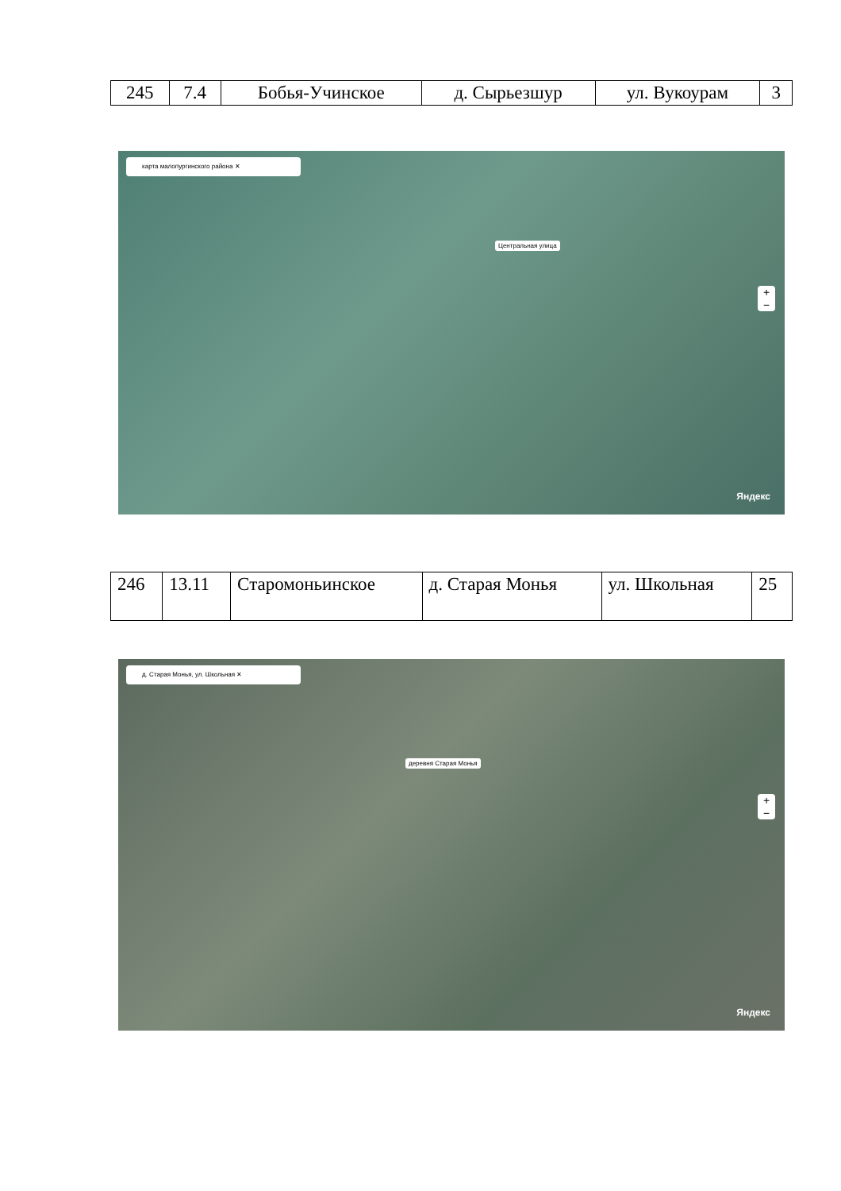| 245 | 7.4 | Бобья-Учинское | д. Сырьезшур | ул. Вукоурам | 3 |
карта малопургинского района ✕
Центральная улица
+
−
Яндекс
| 246 | 13.11 | Старомоньинское | д. Старая Монья | ул. Школьная | 25 |
д. Старая Монья, ул. Школьная ✕
деревня Старая Монья
+
−
Яндекс